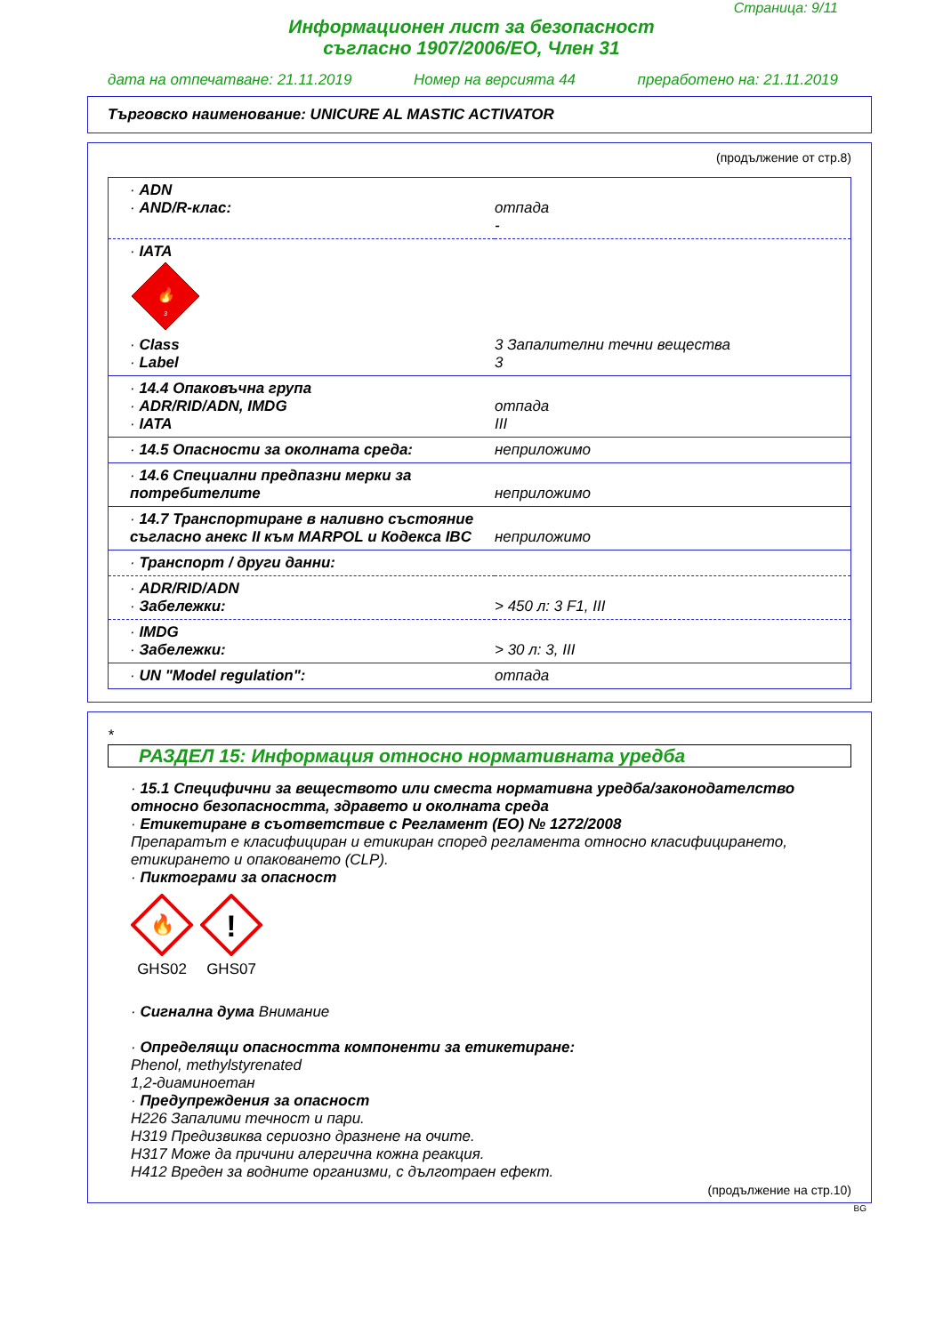Страница: 9/11
Информационен лист за безопасност
съгласно 1907/2006/ЕО, Член 31
дата на отпечатване: 21.11.2019 Номер на версията 44 преработено на: 21.11.2019
Търговско наименование: UNICURE AL MASTIC ACTIVATOR
(продължение от стр.8)
| · ADN · AND/R-клас: | отпада - |
| · IATA 🔥 3 · Class · Label | 3 Запалителни течни вещества 3 |
| · 14.4 Опаковъчна група · ADR/RID/ADN, IMDG · IATA | отпада III |
| · 14.5 Опасности за околната среда: | неприложимо |
| · 14.6 Специални предпазни мерки за потребителите | неприложимо |
| · 14.7 Транспортиране в наливно състояние съгласно анекс II към MARPOL и Кодекса IBC | неприложимо |
| · Транспорт / други данни: | |
| · ADR/RID/ADN · Забележки: | > 450 л: 3 F1, III |
| · IMDG · Забележки: | > 30 л: 3, III |
| · UN "Model regulation": | отпада |
*
РАЗДЕЛ 15: Информация относно нормативната уредба
· 15.1 Специфични за веществото или сместа нормативна уредба/законодателство относно безопасността, здравето и околната среда
· Етикетиране в съответствие с Регламент (ЕО) № 1272/2008
Препаратът е класифициран и етикиран според регламента относно класифицирането, етикирането и опаковането (CLP).
· Пиктограми за опасност
🔥
GHS02
!
GHS07
· Сигнална дума Внимание
· Определящи опасността компоненти за етикетиране:
Phenol, methylstyrenated
1,2-диаминоетан
· Предупреждения за опасност
H226 Запалими течност и пари.
H319 Предизвиква сериозно дразнене на очите.
H317 Може да причини алергична кожна реакция.
H412 Вреден за водните организми, с дълготраен ефект.
(продължение на стр.10)
BG